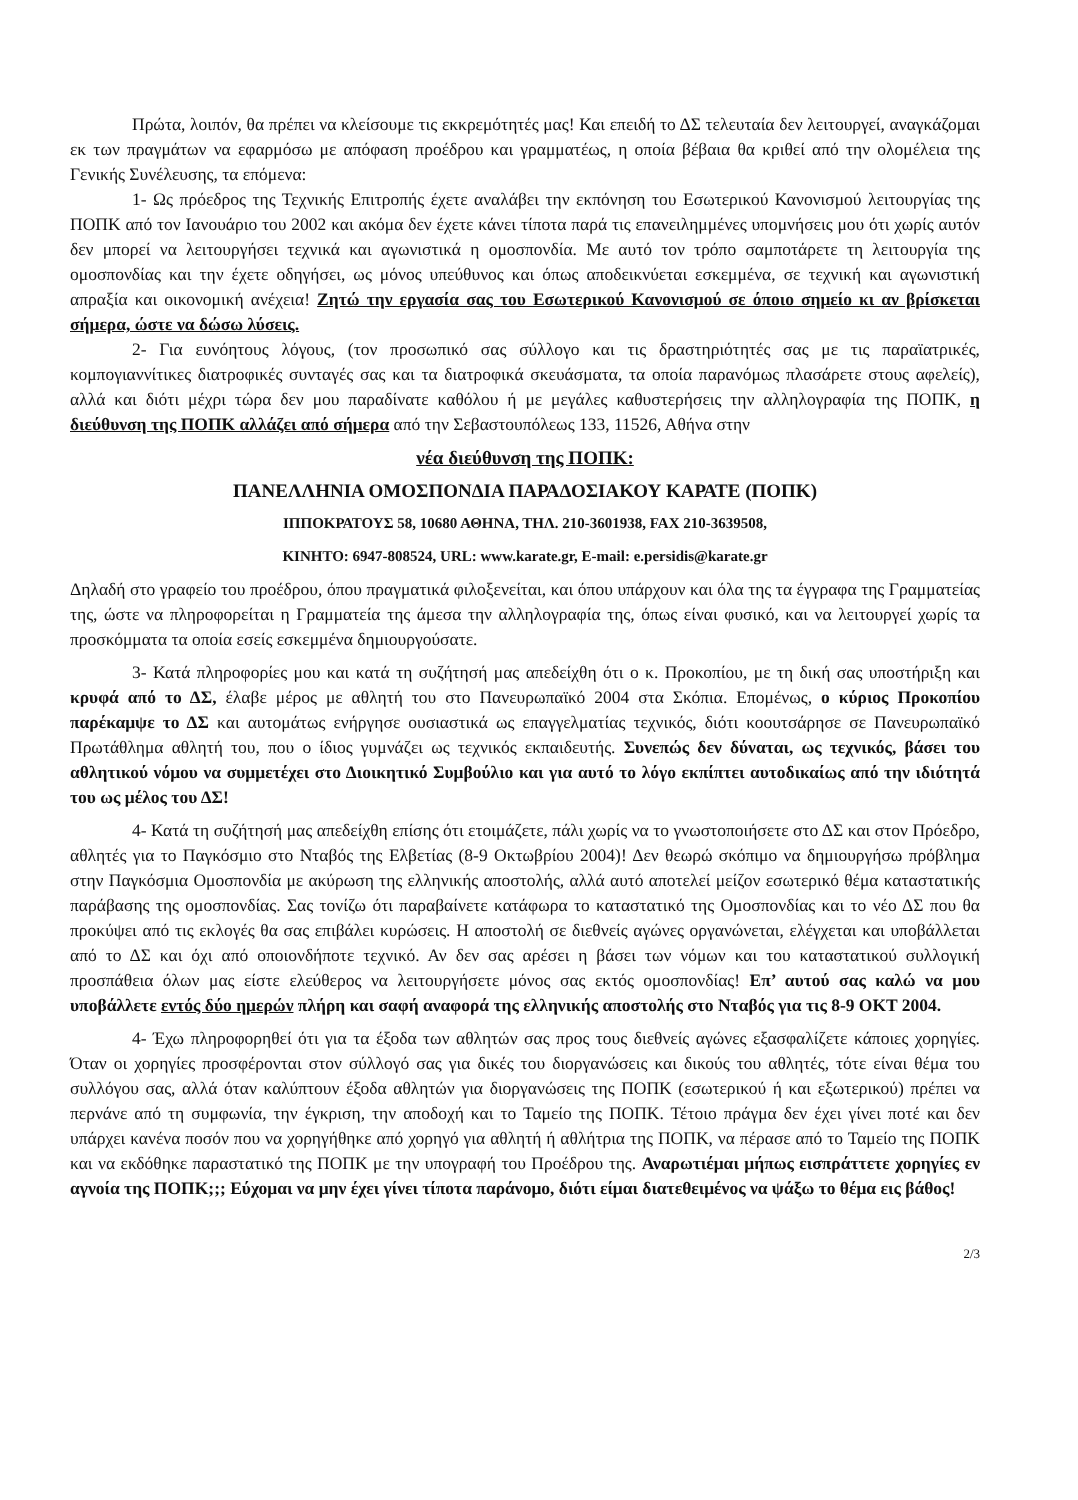Πρώτα, λοιπόν, θα πρέπει να κλείσουμε τις εκκρεμότητές μας! Και επειδή το ΔΣ τελευταία δεν λειτουργεί, αναγκάζομαι εκ των πραγμάτων να εφαρμόσω με απόφαση προέδρου και γραμματέως, η οποία βέβαια θα κριθεί από την ολομέλεια της Γενικής Συνέλευσης, τα επόμενα:
1- Ως πρόεδρος της Τεχνικής Επιτροπής έχετε αναλάβει την εκπόνηση του Εσωτερικού Κανονισμού λειτουργίας της ΠΟΠΚ από τον Ιανουάριο του 2002 και ακόμα δεν έχετε κάνει τίποτα παρά τις επανειλημμένες υπομνήσεις μου ότι χωρίς αυτόν δεν μπορεί να λειτουργήσει τεχνικά και αγωνιστικά η ομοσπονδία. Με αυτό τον τρόπο σαμποτάρετε τη λειτουργία της ομοσπονδίας και την έχετε οδηγήσει, ως μόνος υπεύθυνος και όπως αποδεικνύεται εσκεμμένα, σε τεχνική και αγωνιστική απραξία και οικονομική ανέχεια! Ζητώ την εργασία σας του Εσωτερικού Κανονισμού σε όποιο σημείο κι αν βρίσκεται σήμερα, ώστε να δώσω λύσεις.
2- Για ευνόητους λόγους, (τον προσωπικό σας σύλλογο και τις δραστηριότητές σας με τις παραϊατρικές, κομπογιαννίτικες διατροφικές συνταγές σας και τα διατροφικά σκευάσματα, τα οποία παρανόμως πλασάρετε στους αφελείς), αλλά και διότι μέχρι τώρα δεν μου παραδίνατε καθόλου ή με μεγάλες καθυστερήσεις την αλληλογραφία της ΠΟΠΚ, η διεύθυνση της ΠΟΠΚ αλλάζει από σήμερα από την Σεβαστουπόλεως 133, 11526, Αθήνα στην
νέα διεύθυνση της ΠΟΠΚ:
ΠΑΝΕΛΛΗΝΙΑ ΟΜΟΣΠΟΝΔΙΑ ΠΑΡΑΔΟΣΙΑΚΟΥ ΚΑΡΑΤΕ (ΠΟΠΚ)
ΙΠΠΟΚΡΑΤΟΥΣ 58, 10680 ΑΘΗΝΑ, ΤΗΛ. 210-3601938, FAX 210-3639508,
ΚΙΝΗΤΟ: 6947-808524, URL: www.karate.gr, E-mail: e.persidis@karate.gr
Δηλαδή στο γραφείο του προέδρου, όπου πραγματικά φιλοξενείται, και όπου υπάρχουν και όλα της τα έγγραφα της Γραμματείας της, ώστε να πληροφορείται η Γραμματεία της άμεσα την αλληλογραφία της, όπως είναι φυσικό, και να λειτουργεί χωρίς τα προσκόμματα τα οποία εσείς εσκεμμένα δημιουργούσατε.
3- Κατά πληροφορίες μου και κατά τη συζήτησή μας απεδείχθη ότι ο κ. Προκοπίου, με τη δική σας υποστήριξη και κρυφά από το ΔΣ, έλαβε μέρος με αθλητή του στο Πανευρωπαϊκό 2004 στα Σκόπια. Επομένως, ο κύριος Προκοπίου παρέκαμψε το ΔΣ και αυτομάτως ενήργησε ουσιαστικά ως επαγγελματίας τεχνικός, διότι κοουτσάρησε σε Πανευρωπαϊκό Πρωτάθλημα αθλητή του, που ο ίδιος γυμνάζει ως τεχνικός εκπαιδευτής. Συνεπώς δεν δύναται, ως τεχνικός, βάσει του αθλητικού νόμου να συμμετέχει στο Διοικητικό Συμβούλιο και για αυτό το λόγο εκπίπτει αυτοδικαίως από την ιδιότητά του ως μέλος του ΔΣ!
4- Κατά τη συζήτησή μας απεδείχθη επίσης ότι ετοιμάζετε, πάλι χωρίς να το γνωστοποιήσετε στο ΔΣ και στον Πρόεδρο, αθλητές για το Παγκόσμιο στο Νταβός της Ελβετίας (8-9 Οκτωβρίου 2004)! Δεν θεωρώ σκόπιμο να δημιουργήσω πρόβλημα στην Παγκόσμια Ομοσπονδία με ακύρωση της ελληνικής αποστολής, αλλά αυτό αποτελεί μείζον εσωτερικό θέμα καταστατικής παράβασης της ομοσπονδίας. Σας τονίζω ότι παραβαίνετε κατάφωρα το καταστατικό της Ομοσπονδίας και το νέο ΔΣ που θα προκύψει από τις εκλογές θα σας επιβάλει κυρώσεις. Η αποστολή σε διεθνείς αγώνες οργανώνεται, ελέγχεται και υποβάλλεται από το ΔΣ και όχι από οποιονδήποτε τεχνικό. Αν δεν σας αρέσει η βάσει των νόμων και του καταστατικού συλλογική προσπάθεια όλων μας είστε ελεύθερος να λειτουργήσετε μόνος σας εκτός ομοσπονδίας! Επ’ αυτού σας καλώ να μου υποβάλλετε εντός δύο ημερών πλήρη και σαφή αναφορά της ελληνικής αποστολής στο Νταβός για τις 8-9 ΟΚΤ 2004.
4- Έχω πληροφορηθεί ότι για τα έξοδα των αθλητών σας προς τους διεθνείς αγώνες εξασφαλίζετε κάποιες χορηγίες. Όταν οι χορηγίες προσφέρονται στον σύλλογό σας για δικές του διοργανώσεις και δικούς του αθλητές, τότε είναι θέμα του συλλόγου σας, αλλά όταν καλύπτουν έξοδα αθλητών για διοργανώσεις της ΠΟΠΚ (εσωτερικού ή και εξωτερικού) πρέπει να περνάνε από τη συμφωνία, την έγκριση, την αποδοχή και το Ταμείο της ΠΟΠΚ. Τέτοιο πράγμα δεν έχει γίνει ποτέ και δεν υπάρχει κανένα ποσόν που να χορηγήθηκε από χορηγό για αθλητή ή αθλήτρια της ΠΟΠΚ, να πέρασε από το Ταμείο της ΠΟΠΚ και να εκδόθηκε παραστατικό της ΠΟΠΚ με την υπογραφή του Προέδρου της. Αναρωτιέμαι μήπως εισπράττετε χορηγίες εν αγνοία της ΠΟΠΚ;;; Εύχομαι να μην έχει γίνει τίποτα παράνομο, διότι είμαι διατεθειμένος να ψάξω το θέμα εις βάθος!
2/3